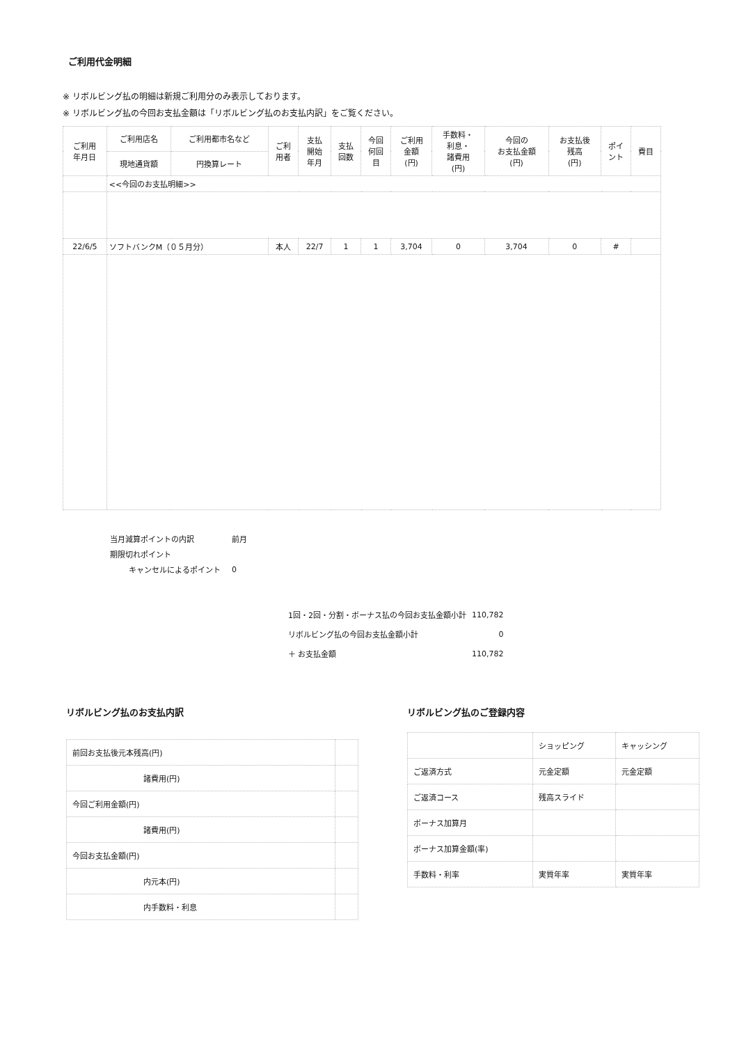ご利用代金明細
※ リボルビング払の明細は新規ご利用分のみ表示しております。
※ リボルビング払の今回お支払金額は「リボルビング払のお支払内訳」をご覧ください。
| ご利用 年月日 | ご利用店名 | ご利用都市名など | ご利 用者 | 支払 開始 年月 | 支払 回数 | 今回 何回 目 | ご利用 金額 (円) | 手数料・ 利息・ 諸費用 (円) | 今回の お支払金額 (円) | お支払後 残高 (円) | ポイ ント | 費目 |
| --- | --- | --- | --- | --- | --- | --- | --- | --- | --- | --- | --- | --- |
| | 現地通貨額 | 円換算レート | | | | | | | | | | |
| | <<今回のお支払明細>> | | | | | | | | | | | |
| 22/6/5 | ソフトバンクM（０５月分） | | 本人 | 22/7 | 1 | 1 | 3,704 | 0 | 3,704 | 0 | # | |
| 当月減算ポイントの内訳 | 前月 |
| 期限切れポイント | |
| キャンセルによるポイント | 0 |
| 1回・2回・分割・ボーナス払の今回お支払金額小計 | 110,782 |
| リボルビング払の今回お支払金額小計 | 0 |
| ＋ お支払金額 | 110,782 |
リボルビング払のお支払内訳
| 前回お支払後元本残高(円) | |
| 諸費用(円) | |
| 今回ご利用金額(円) | |
| 諸費用(円) | |
| 今回お支払金額(円) | |
| 内元本(円) | |
| 内手数料・利息 | |
リボルビング払のご登録内容
| | ショッピング | キャッシング |
| ご返済方式 | 元金定額 | 元金定額 |
| ご返済コース | 残高スライド | |
| ボーナス加算月 | | |
| ボーナス加算金額(率) | | |
| 手数料・利率 | 実質年率 | 実質年率 |